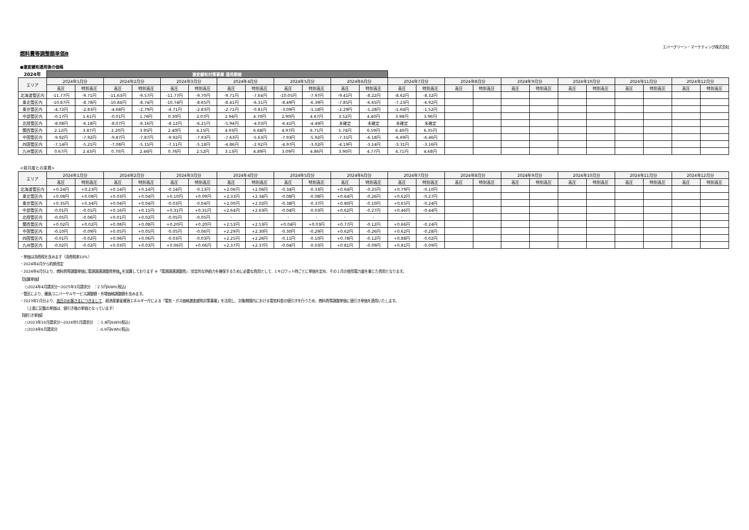エバーグリーン・マーケティング株式会社
燃料費等調整額単価B
●激変緩和適用後の価格
| 2024年 | 激変緩和対策事業 適用期間 | | | | | | | | | | | | | | | | | | | | | | | |
| --- | --- | --- | --- | --- | --- | --- | --- | --- | --- | --- | --- | --- | --- | --- | --- | --- | --- | --- | --- | --- | --- | --- | --- | --- |
| エリア | 2024年1月分 | | 2024年2月分 | | 2024年3月分 | | 2024年4月分 | | 2024年5月分 | | 2024年6月分 | | 2024年7月分 | | 2024年8月分 | | 2024年9月分 | | 2024年10月分 | | 2024年11月分 | | 2024年12月分 | |
| | 高圧 | 特別高圧 | 高圧 | 特別高圧 | 高圧 | 特別高圧 | 高圧 | 特別高圧 | 高圧 | 特別高圧 | 高圧 | 特別高圧 | 高圧 | 特別高圧 | 高圧 | 特別高圧 | 高圧 | 特別高圧 | 高圧 | 特別高圧 | 高圧 | 特別高圧 | 高圧 | 特別高圧 |
| 北海道管区内 | -11.77円 | -9.71円 | -11.63円 | -9.57円 | -11.77円 | -9.70円 | -9.71円 | -7.64円 | -10.05円 | -7.97円 | -9.41円 | -8.22円 | -8.62円 | -8.32円 | | | | | | | | | | |
| 東北管区内 | -10.87円 | -8.78円 | -10.84円 | -8.74円 | -10.74円 | -8.65円 | -8.41円 | -6.31円 | -8.49円 | -6.39円 | -7.85円 | -6.65円 | -7.23円 | -6.92円 | | | | | | | | | | |
| 東京管区内 | -4.72円 | -2.83円 | -4.68円 | -2.79円 | -4.71円 | -2.83円 | -2.71円 | -0.81円 | -3.09円 | -1.18円 | -2.29円 | -1.28円 | -1.64円 | -1.52円 | | | | | | | | | | |
| 中部管区内 | -0.17円 | 1.61円 | -0.01円 | 1.76円 | 0.30円 | 2.07円 | 2.94円 | 4.70円 | 2.90円 | 4.67円 | 3.52円 | 4.40円 | 3.98円 | 3.96円 | | | | | | | | | | |
| 北陸管区内 | -8.08円 | -6.18円 | -8.07円 | -6.16円 | -8.12円 | -6.21円 | -5.94円 | -4.03円 | -6.41円 | -4.49円 | 未確定 | 未確定 | 未確定 | 未確定 | | | | | | | | | | |
| 関西管区内 | 2.12円 | 3.87円 | 2.20円 | 3.95円 | 2.40円 | 4.15円 | 4.93円 | 6.68円 | 4.97円 | 6.71円 | 5.74円 | 6.59円 | 6.40円 | 6.35円 | | | | | | | | | | |
| 中国管区内 | -9.92円 | -7.92円 | -9.87円 | -7.87円 | -9.92円 | -7.93円 | -7.63円 | -5.63円 | -7.93円 | -5.92円 | -7.31円 | -6.18円 | -6.69円 | -6.46円 | | | | | | | | | | |
| 四国管区内 | -7.14円 | -5.21円 | -7.08円 | -5.15円 | -7.11円 | -5.18円 | -4.86円 | -2.92円 | -4.97円 | -3.02円 | -4.19円 | -3.14円 | -3.31円 | -3.16円 | | | | | | | | | | |
| 九州管区内 | 0.67円 | 2.43円 | 0.70円 | 2.46円 | 0.76円 | 2.52円 | 3.13円 | 4.89円 | 3.09円 | 4.86円 | 3.90円 | 4.77円 | 4.71円 | 4.68円 | | | | | | | | | | |
<前月度との差異>
| エリア | 2024年1月分 | | 2024年2月分 | | 2024年3月分 | | 2024年4月分 | | 2024年5月分 | | 2024年6月分 | | 2024年7月分 | | 2024年8月分 | | 2024年9月分 | | 2024年10月分 | | 2024年11月分 | | 2024年12月分 | |
| --- | --- | --- | --- | --- | --- | --- | --- | --- | --- | --- | --- | --- | --- | --- | --- | --- | --- | --- | --- | --- | --- | --- | --- | --- |
| | 高圧 | 特別高圧 | 高圧 | 特別高圧 | 高圧 | 特別高圧 | 高圧 | 特別高圧 | 高圧 | 特別高圧 | 高圧 | 特別高圧 | 高圧 | 特別高圧 | 高圧 | 特別高圧 | 高圧 | 特別高圧 | 高圧 | 特別高圧 | 高圧 | 特別高圧 | 高圧 | 特別高圧 |
| 北海道管区内 | +0.24円 | +0.23円 | +0.14円 | +0.14円 | -0.14円 | -0.13円 | +2.06円 | +2.06円 | -0.34円 | -0.33円 | +0.64円 | -0.25円 | +0.79円 | -0.10円 | | | | | | | | | | |
| 東北管区内 | +0.08円 | +0.08円 | +0.03円 | +0.04円 | +0.10円 | +0.09円 | +2.33円 | +2.34円 | -0.08円 | -0.08円 | +0.64円 | -0.26円 | +0.62円 | -0.27円 | | | | | | | | | | |
| 東京管区内 | +0.35円 | +0.34円 | +0.04円 | +0.04円 | -0.03円 | -0.04円 | +2.00円 | +2.02円 | -0.38円 | -0.37円 | +0.80円 | -0.10円 | +0.65円 | -0.24円 | | | | | | | | | | |
| 中部管区内 | -0.01円 | -0.01円 | +0.16円 | +0.15円 | +0.31円 | +0.31円 | +2.64円 | +2.63円 | -0.04円 | -0.03円 | +0.62円 | -0.27円 | +0.46円 | -0.44円 | | | | | | | | | | |
| 北陸管区内 | -0.05円 | -0.06円 | +0.01円 | +0.02円 | -0.05円 | -0.05円 | - | - | - | - | - | - | - | - | | | | | | | | | | |
| 関西管区内 | +0.02円 | +0.02円 | +0.08円 | +0.08円 | +0.20円 | +0.20円 | +2.53円 | +2.53円 | +0.04円 | +0.03円 | +0.77円 | -0.12円 | +0.66円 | -0.24円 | | | | | | | | | | |
| 中国管区内 | -0.10円 | -0.09円 | +0.05円 | +0.05円 | -0.05円 | -0.06円 | +2.29円 | +2.30円 | -0.30円 | -0.29円 | +0.62円 | -0.26円 | +0.62円 | -0.28円 | | | | | | | | | | |
| 四国管区内 | -0.01円 | -0.02円 | +0.06円 | +0.06円 | -0.03円 | -0.03円 | +2.25円 | +2.26円 | -0.11円 | -0.10円 | +0.78円 | -0.12円 | +0.88円 | -0.02円 | | | | | | | | | | |
| 九州管区内 | -0.02円 | -0.02円 | +0.03円 | +0.03円 | +0.06円 | +0.06円 | +2.37円 | +2.37円 | -0.04円 | -0.03円 | +0.81円 | -0.09円 | +0.81円 | -0.09円 | | | | | | | | | | |
・単価は消費税を含みます（消費税率10%）
・2024年4月から約款改定
・2024年4月分より、燃料費等調整単価に電源調達調整費単価<sub>※</sub>を加算しております ※「電源調達調整費」：安定的な供給力を確保するために必要な費用として、1キロワット時ごとに単価を定め、その１月の使用電力量を乗じた費用となります。
【加算単価】
○2024年4月請求分～2025年3月請求分　：2.5円/kWh(税込)
・管区により、離島ユニバーサルサービス調整額・市場価格調整額を含みます。
・2023年2月分より、高圧のお客さまにつきまして、経済産業省資源エネルギー庁による「電気・ガス価格激変緩和対策事業」を活用し、対象期間内における電気料金の値引きを行うため、燃料費等調整単価に値引き単価を適用いたします。
（上表に記載の単価は、値引き後の単価となっています）
【値引き単価】
○2023年10月請求分～2024年5月請求分　：-1.8円/kWh(税込)
○2024年6月請求分　　　　　　　　　　　：-0.9円/kWh(税込)